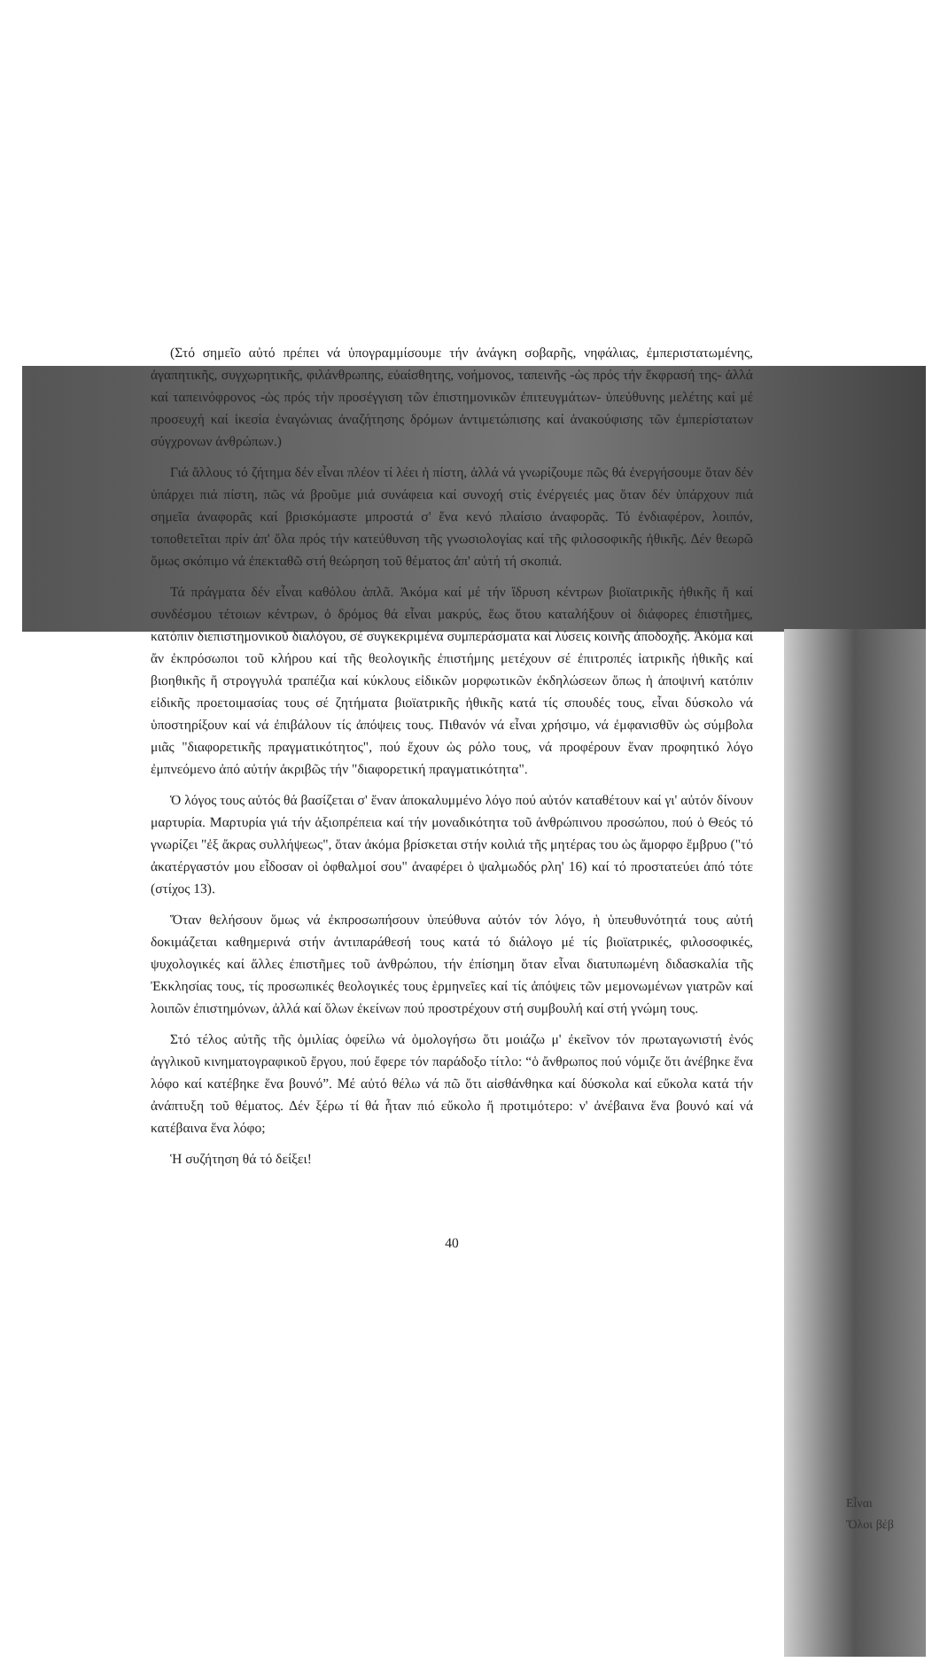(Στό σημεῖο αὐτό πρέπει νά ὑπογραμμίσουμε τήν ἀνάγκη σοβαρῆς, νηφάλιας, ἐμπεριστατωμένης, ἀγαπητικῆς, συγχωρητικῆς, φιλάνθρωπης, εὐαίσθητης, νοήμονος, ταπεινῆς -ὡς πρός τήν ἔκφρασή της- ἀλλά καί ταπεινόφρονος -ὡς πρός τήν προσέγγιση τῶν ἐπιστημονικῶν ἐπιτευγμάτων- ὑπεύθυνης μελέτης καί μέ προσευχή καί ἱκεσία ἐναγώνιας ἀναζήτησης δρόμων ἀντιμετώπισης καί ἀνακούφισης τῶν ἐμπερίστατων σύγχρονων ἀνθρώπων.)
Γιά ἄλλους τό ζήτημα δέν εἶναι πλέον τί λέει ἡ πίστη, ἀλλά νά γνωρίζουμε πῶς θά ἐνεργήσουμε ὅταν δέν ὑπάρχει πιά πίστη, πῶς νά βροῦμε μιά συνάφεια καί συνοχή στίς ἐνέργειές μας ὅταν δέν ὑπάρχουν πιά σημεῖα ἀναφορᾶς καί βρισκόμαστε μπροστά σ' ἕνα κενό πλαίσιο ἀναφορᾶς. Τό ἐνδιαφέρον, λοιπόν, τοποθετεῖται πρίν ἀπ' ὅλα πρός τήν κατεύθυνση τῆς γνωσιολογίας καί τῆς φιλοσοφικῆς ἠθικῆς. Δέν θεωρῶ ὅμως σκόπιμο νά ἐπεκταθῶ στή θεώρηση τοῦ θέματος ἀπ' αὐτή τή σκοπιά.
Τά πράγματα δέν εἶναι καθόλου ἁπλᾶ. Ἀκόμα καί μέ τήν ἵδρυση κέντρων βιοϊατρικῆς ἠθικῆς ἤ καί συνδέσμου τέτοιων κέντρων, ὁ δρόμος θά εἶναι μακρύς, ἕως ὅτου καταλήξουν οἱ διάφορες ἐπιστῆμες, κατόπιν διεπιστημονικοῦ διαλόγου, σέ συγκεκριμένα συμπεράσματα καί λύσεις κοινῆς ἀποδοχῆς. Ἀκόμα καί ἄν ἐκπρόσωποι τοῦ κλήρου καί τῆς θεολογικῆς ἐπιστήμης μετέχουν σέ ἐπιτροπές ἰατρικῆς ἠθικῆς καί βιοηθικῆς ἤ στρογγυλά τραπέζια καί κύκλους εἰδικῶν μορφωτικῶν ἐκδηλώσεων ὅπως ἡ ἀποψινή κατόπιν εἰδικῆς προετοιμασίας τους σέ ζητήματα βιοϊατρικῆς ἠθικῆς κατά τίς σπουδές τους, εἶναι δύσκολο νά ὑποστηρίξουν καί νά ἐπιβάλουν τίς ἀπόψεις τους. Πιθανόν νά εἶναι χρήσιμο, νά ἐμφανισθῦν ὡς σύμβολα μιᾶς "διαφορετικῆς πραγματικότητος", πού ἔχουν ὡς ρόλο τους, νά προφέρουν ἕναν προφητικό λόγο ἐμπνεόμενο ἀπό αὐτήν ἀκριβῶς τήν "διαφορετική πραγματικότητα".
Ὁ λόγος τους αὐτός θά βασίζεται σ' ἕναν ἀποκαλυμμένο λόγο πού αὐτόν καταθέτουν καί γι' αὐτόν δίνουν μαρτυρία. Μαρτυρία γιά τήν ἀξιοπρέπεια καί τήν μοναδικότητα τοῦ ἀνθρώπινου προσώπου, πού ὁ Θεός τό γνωρίζει "ἐξ ἄκρας συλλήψεως", ὅταν ἀκόμα βρίσκεται στήν κοιλιά τῆς μητέρας του ὡς ἄμορφο ἔμβρυο ("τό ἀκατέργαστόν μου εἶδοσαν οἱ ὀφθαλμοί σου" ἀναφέρει ὁ ψαλμωδός ρλη' 16) καί τό προστατεύει ἀπό τότε (στίχος 13).
Ὅταν θελήσουν ὅμως νά ἐκπροσωπήσουν ὑπεύθυνα αὐτόν τόν λόγο, ἡ ὑπευθυνότητά τους αὐτή δοκιμάζεται καθημερινά στήν ἀντιπαράθεσή τους κατά τό διάλογο μέ τίς βιοϊατρικές, φιλοσοφικές, ψυχολογικές καί ἄλλες ἐπιστῆμες τοῦ ἀνθρώπου, τήν ἐπίσημη ὅταν εἶναι διατυπωμένη διδασκαλία τῆς Ἐκκλησίας τους, τίς προσωπικές θεολογικές τους ἑρμηνεῖες καί τίς ἀπόψεις τῶν μεμονωμένων γιατρῶν καί λοιπῶν ἐπιστημόνων, ἀλλά καί ὅλων ἐκείνων πού προστρέχουν στή συμβουλή καί στή γνώμη τους.
Στό τέλος αὐτῆς τῆς ὁμιλίας ὀφείλω νά ὁμολογήσω ὅτι μοιάζω μ' ἐκεῖνον τόν πρωταγωνιστή ἑνός ἀγγλικοῦ κινηματογραφικοῦ ἔργου, πού ἔφερε τόν παράδοξο τίτλο: “ὁ ἄνθρωπος πού νόμιζε ὅτι ἀνέβηκε ἕνα λόφο καί κατέβηκε ἕνα βουνό”. Μέ αὐτό θέλω νά πῶ ὅτι αἰσθάνθηκα καί δύσκολα καί εὔκολα κατά τήν ἀνάπτυξη τοῦ θέματος. Δέν ξέρω τί θά ἦταν πιό εὔκολο ἤ προτιμότερο: ν' ἀνέβαινα ἕνα βουνό καί νά κατέβαινα ἕνα λόφο;
Ἡ συζήτηση θά τό δείξει!
40
Εἶναι
Ὅλοι βέβ